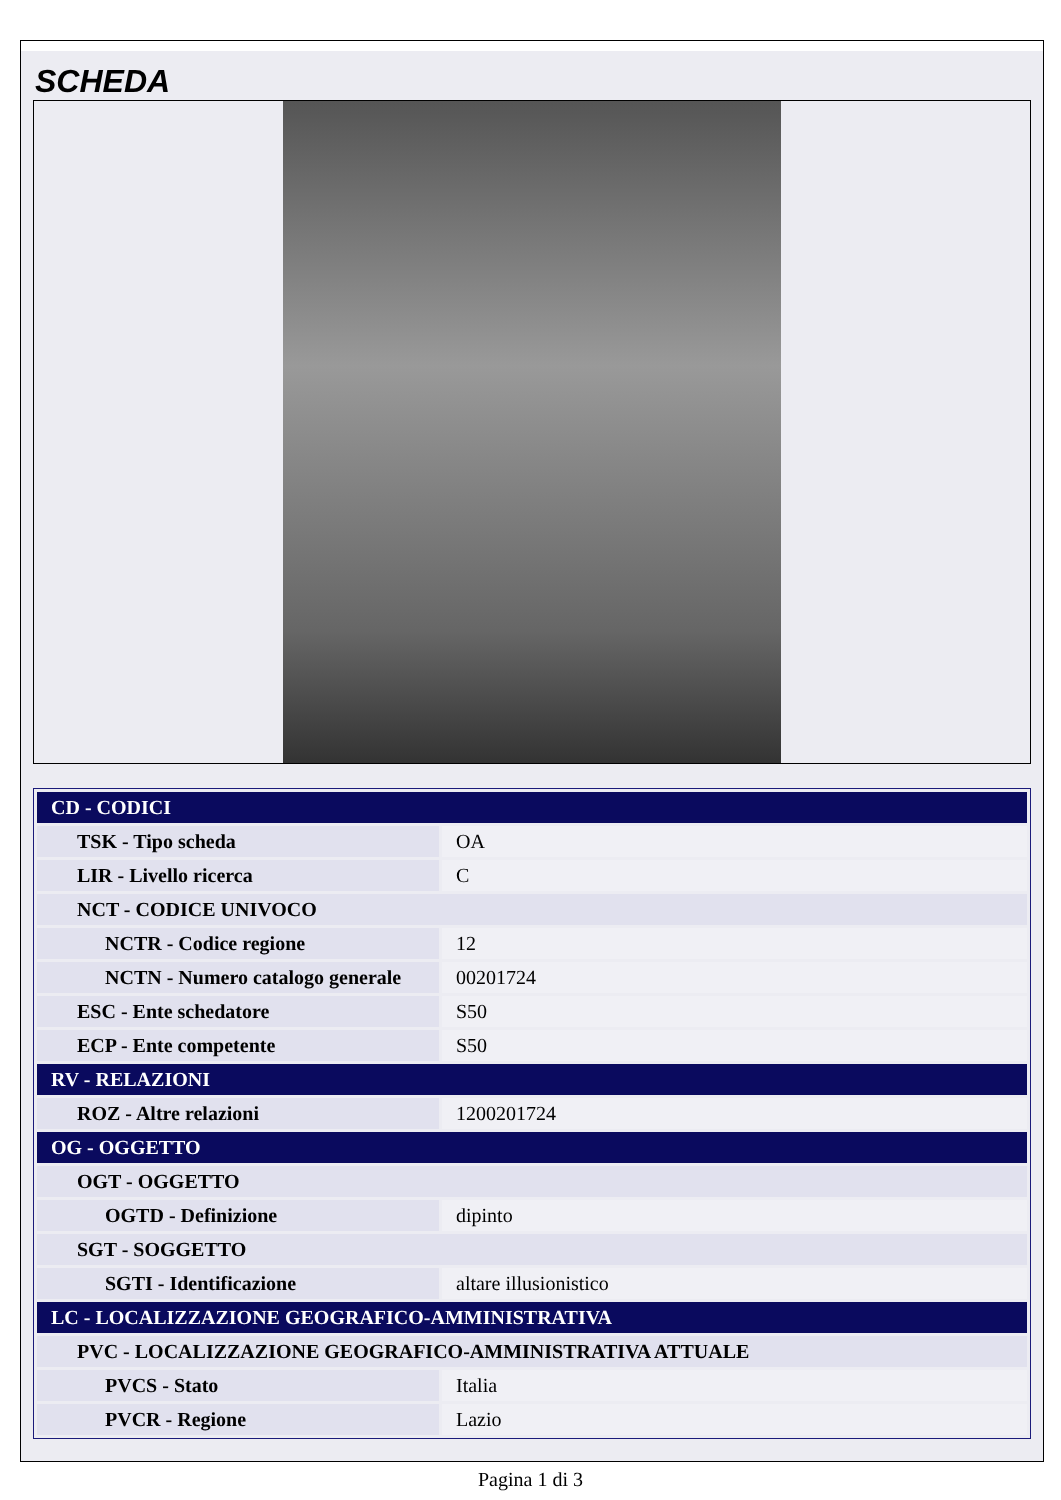SCHEDA
| CD - CODICI | |
| TSK - Tipo scheda | OA |
| LIR - Livello ricerca | C |
| NCT - CODICE UNIVOCO | |
| NCTR - Codice regione | 12 |
| NCTN - Numero catalogo generale | 00201724 |
| ESC - Ente schedatore | S50 |
| ECP - Ente competente | S50 |
| RV - RELAZIONI | |
| ROZ - Altre relazioni | 1200201724 |
| OG - OGGETTO | |
| OGT - OGGETTO | |
| OGTD - Definizione | dipinto |
| SGT - SOGGETTO | |
| SGTI - Identificazione | altare illusionistico |
| LC - LOCALIZZAZIONE GEOGRAFICO-AMMINISTRATIVA | |
| PVC - LOCALIZZAZIONE GEOGRAFICO-AMMINISTRATIVA ATTUALE | |
| PVCS - Stato | Italia |
| PVCR - Regione | Lazio |
Pagina 1 di 3